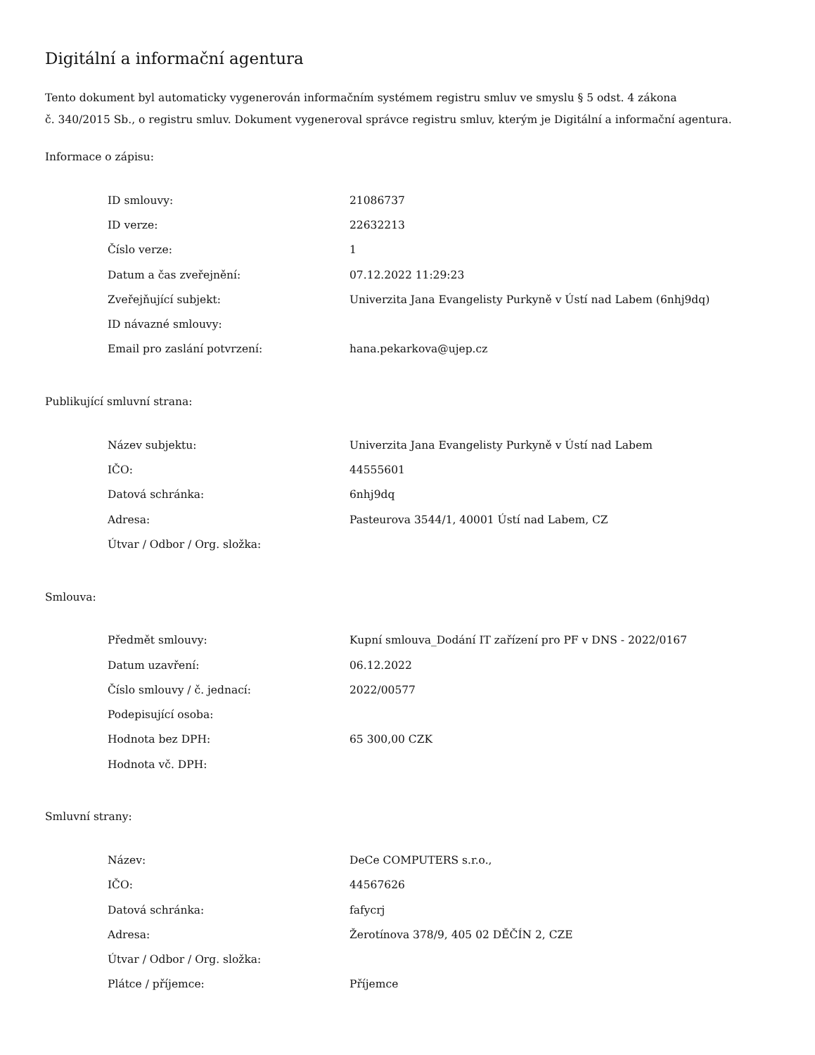Digitální a informační agentura
Tento dokument byl automaticky vygenerován informačním systémem registru smluv ve smyslu § 5 odst. 4 zákona
č. 340/2015 Sb., o registru smluv. Dokument vygeneroval správce registru smluv, kterým je Digitální a informační agentura.
Informace o zápisu:
| ID smlouvy: | 21086737 |
| ID verze: | 22632213 |
| Číslo verze: | 1 |
| Datum a čas zveřejnění: | 07.12.2022 11:29:23 |
| Zveřejňující subjekt: | Univerzita Jana Evangelisty Purkyně v Ústí nad Labem (6nhj9dq) |
| ID návazné smlouvy: | |
| Email pro zaslání potvrzení: | hana.pekarkova@ujep.cz |
Publikující smluvní strana:
| Název subjektu: | Univerzita Jana Evangelisty Purkyně v Ústí nad Labem |
| IČO: | 44555601 |
| Datová schránka: | 6nhj9dq |
| Adresa: | Pasteurova 3544/1, 40001 Ústí nad Labem, CZ |
| Útvar / Odbor / Org. složka: | |
Smlouva:
| Předmět smlouvy: | Kupní smlouva_Dodání IT zařízení pro PF v DNS - 2022/0167 |
| Datum uzavření: | 06.12.2022 |
| Číslo smlouvy / č. jednací: | 2022/00577 |
| Podepisující osoba: | |
| Hodnota bez DPH: | 65 300,00 CZK |
| Hodnota vč. DPH: | |
Smluvní strany:
| Název: | DeCe COMPUTERS s.r.o., |
| IČO: | 44567626 |
| Datová schránka: | fafycrj |
| Adresa: | Žerotínova 378/9, 405 02 DĚČÍN 2, CZE |
| Útvar / Odbor / Org. složka: | |
| Plátce / příjemce: | Příjemce |